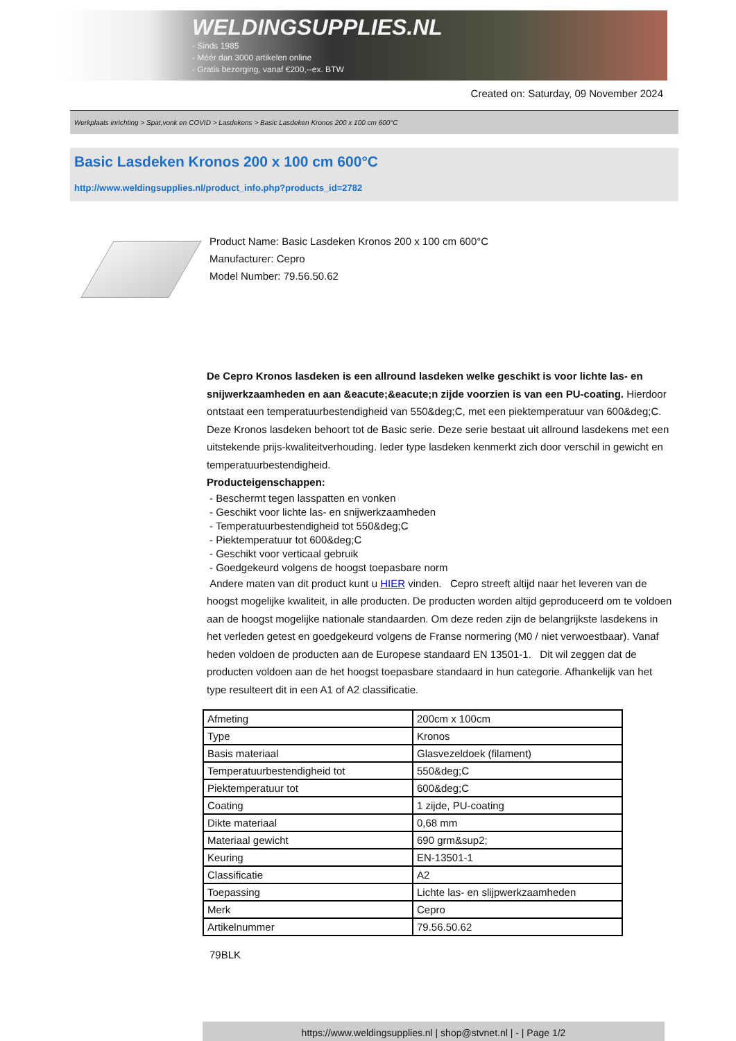WELDINGSUPPLIES.NL
- Sinds 1985
- Méér dan 3000 artikelen online
- Gratis bezorging, vanaf €200,--ex. BTW
Created on: Saturday, 09 November 2024
Werkplaats inrichting > Spat,vonk en COVID > Lasdekens > Basic Lasdeken Kronos 200 x 100 cm 600°C
Basic Lasdeken Kronos 200 x 100 cm 600°C
http://www.weldingsupplies.nl/product_info.php?products_id=2782
Product Name: Basic Lasdeken Kronos 200 x 100 cm 600°C
Manufacturer: Cepro
Model Number: 79.56.50.62
De Cepro Kronos lasdeken is een allround lasdeken welke geschikt is voor lichte las- en snijwerkzaamheden en aan &eacute;&eacute;n zijde voorzien is van een PU-coating. Hierdoor ontstaat een temperatuurbestendigheid van 550&deg;C, met een piektemperatuur van 600&deg;C. Deze Kronos lasdeken behoort tot de Basic serie. Deze serie bestaat uit allround lasdekens met een uitstekende prijs-kwaliteitverhouding. Ieder type lasdeken kenmerkt zich door verschil in gewicht en temperatuurbestendigheid.
Producteigenschappen:
- Beschermt tegen lasspatten en vonken
- Geschikt voor lichte las- en snijwerkzaamheden
- Temperatuurbestendigheid tot 550&deg;C
- Piektemperatuur tot 600&deg;C
- Geschikt voor verticaal gebruik
- Goedgekeurd volgens de hoogst toepasbare norm
Andere maten van dit product kunt u HIER vinden. Cepro streeft altijd naar het leveren van de hoogst mogelijke kwaliteit, in alle producten. De producten worden altijd geproduceerd om te voldoen aan de hoogst mogelijke nationale standaarden. Om deze reden zijn de belangrijkste lasdekens in het verleden getest en goedgekeurd volgens de Franse normering (M0 / niet verwoestbaar). Vanaf heden voldoen de producten aan de Europese standaard EN 13501-1. Dit wil zeggen dat de producten voldoen aan de het hoogst toepasbare standaard in hun categorie. Afhankelijk van het type resulteert dit in een A1 of A2 classificatie.
| Afmeting | 200cm x 100cm |
| Type | Kronos |
| Basis materiaal | Glasvezeldoek (filament) |
| Temperatuurbestendigheid tot | 550&deg;C |
| Piektemperatuur tot | 600&deg;C |
| Coating | 1 zijde, PU-coating |
| Dikte materiaal | 0,68 mm |
| Materiaal gewicht | 690 grm&sup2; |
| Keuring | EN-13501-1 |
| Classificatie | A2 |
| Toepassing | Lichte las- en slijpwerkzaamheden |
| Merk | Cepro |
| Artikelnummer | 79.56.50.62 |
79BLK
https://www.weldingsupplies.nl | shop@stvnet.nl | - | Page 1/2